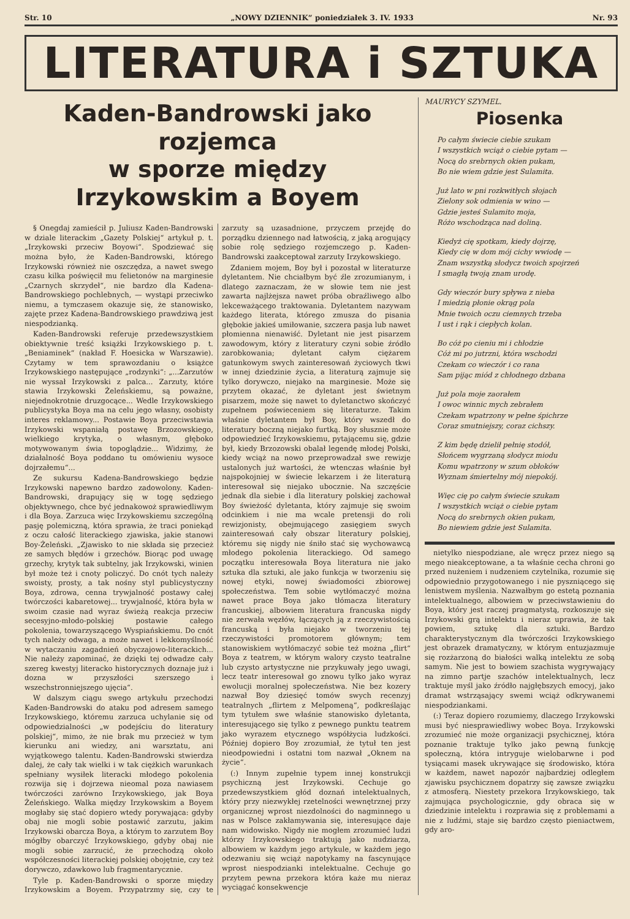Str. 10 „NOWY DZIENNIK“ poniedziałek 3. IV. 1933 Nr. 93
LITERATURA i SZTUKA
Kaden-Bandrowski jako rozjemca
w sporze między Irzykowskim a Boyem
§ Onegdaj zamieścił p. Juliusz Kaden-Bandrowski w dziale literackim „Gazety Polskiej“ artykuł p. t. „Irzykowski przeciw Boyowi“. Spodziewać się można było, że Kaden-Bandrowski, którego Irzykowski również nie oszczędza, a nawet swego czasu kilka poświęcił mu felietonów na marginesie „Czarnych skrzydeł“, nie bardzo dla Kadena-Bandrowskiego pochlebnych, — wystąpi przeciwko niemu, a tymczasem okazuje się, że stanowisko, zajęte przez Kadena-Bandrowskiego prawdziwą jest niespodzianką.
Kaden-Bandrowski referuje przedewszystkiem obiektywnie treść książki Irzykowskiego p. t. „Beniaminek“ (nakład F. Hoesicka w Warszawie). Czytamy w tem sprawozdaniu o książce Irzykowskiego następujące „rodzynki“: „...Zarzutów nie wyssał Irzykowski z palca... Zarzuty, które stawia Irzykowski Żeleńskiemu, są poważne, niejednokrotnie druzgocące... Wedle Irzykowskiego publicystyka Boya ma na celu jego własny, osobisty interes reklamowy... Postawie Boya przeciwstawia Irzykowski wspaniałą postawę Brzozowskiego, wielkiego krytyka, o własnym, głęboko motywowanym świa topoglądzie... Widzimy, że działalność Boya poddano tu omówieniu wysoce dojrzałemu“...
Ze sukursu Kadena-Bandrowskiego będzie Irzykowski napewno bardzo zadowolony. Kaden-Bandrowski, drapujący się w togę sędziego objektywnego, chce być jednakowoż sprawiedliwym i dla Boya. Zarzuca więc Irzykowskiemu szczególną pasję polemiczną, która sprawia, że traci poniekąd z oczu całość literackiego zjawiska, jakie stanowi Boy-Żeleński. „Zjawisko to nie składa się przecież ze samych błędów i grzechów. Biorąc pod uwagę grzechy, krytyk tak subtelny, jak Irzykowski, winien był może też i cnoty policzyć. Do cnót tych należy swoisty, prosty, a tak nośny styl publicystyczny Boya, zdrowa, cenna trywjalność postawy całej twórczości kabaretowej... trywjalność, która była w swoim czasie nad wyraz świeżą reakcja przeciw secesyjno-młodo-polskiej postawie całego pokolenia, towarzyszącego Wyspiańskiemu. Do cnót tych należy odwaga, a może nawet i lekkomyślność w wytaczaniu zagadnień obyczajowo-literackich... Nie należy zapominać, że dzięki tej odwadze cały szereg kwestyj literacko historycznych doznaje już i dozna w przyszłości szerszego i wszechstronniejszego ujęcia“.
W dalszym ciągu swego artykułu przechodzi Kaden-Bandrowski do ataku pod adresem samego Irzykowskiego, któremu zarzuca uchylanie się od odpowiedzialności „w podejściu do literatury polskiej“, mimo, że nie brak mu przecież w tym kierunku ani wiedzy, ani warsztatu, ani wyjątkowego talentu. Kaden-Bandrowski stwierdza dalej, że cały tak wielki i w tak ciężkich warunkach spełniany wysiłek literacki młodego pokolenia rozwija się i dojrzewa nieomal poza nawiasem twórczości zarówno Irzykowskiego, jak Boya Żeleńskiego. Walka między Irzykowskim a Boyem mogłaby się stać dopiero wtedy porywająca: gdyby obaj nie mogli sobie postawić zarzutu, jakim Irzykowski obarcza Boya, a którym to zarzutem Boy mógłby obarczyć Irzykowskiego, gdyby obaj nie mogli sobie zarzucić, że przechodzą około współczesności literackiej polskiej obojętnie, czy też dorywczo, zdawkowo lub fragmentarycznie.
Tyle p. Kaden-Bandrowski o sporze między Irzykowskim a Boyem. Przypatrzmy się, czy te zarzuty są uzasadnione, przyczem przejdę do porządku dziennego nad łatwością, z jaką arogujący sobie rolę sędziego rozjemczego p. Kaden-Bandrowski zaakceptował zarzuty Irzykowskiego.
Zdaniem mojem, Boy był i pozostał w literaturze dyletantem. Nie chciałbym być źle zrozumianym, i dlatego zaznaczam, że w słowie tem nie jest zawarta najlżejsza nawet próba obraźliwego albo lekceważącego traktowania. Dyletantem nazywam każdego literata, którego zmusza do pisania głębokie jakieś umiłowanie, szczera pasja lub nawet płomienna nienawiść. Dyletant nie jest pisarzem zawodowym, który z literatury czyni sobie źródło zarobkowania; dyletant całym ciężarem gatunkowym swych zainteresowań życiowych tkwi w innej dziedzinie życia, a literaturą zajmuje się tylko dorywczo, niejako na marginesie. Może się przytem okazać, że dyletant jest świetnym pisarzem, może się nawet to dyletanctwo skończyć zupełnem poświeceniem się literaturze. Takim właśnie dyletantem był Boy, który wszedł do literatury boczną niejako furtką. Boy słusznie może odpowiedzieć Irzykowskiemu, pytającemu się, gdzie był, kiedy Brzozowski obalał legendę młodej Polski, kiedy wciąż na nowo przeprowadzał swe rewizje ustalonych już wartości, że wtenczas właśnie był najspokojniej w świecie lekarzem i że literaturą interesował się niejako ubocznie. Na szczęście jednak dla siebie i dla literatury polskiej zachował Boy świeżość dyletanta, który zajmuje się swoim odcinkiem i nie ma wcale pretensji do roli rewizjonisty, obejmującego zasięgiem swych zainteresowań cały obszar literatury polskiej, któremu się nigdy nie śniło stać się wychowawcą młodego pokolenia literackiego. Od samego początku interesowała Boya literatura nie jako sztuka dla sztuki, ale jako funkcja w tworzeniu się nowej etyki, nowej świadomości zbiorowej społeczeństwa. Tem sobie wytłómaczyć można nawet prace Boya jako tłómacza literatury francuskiej, albowiem literatura francuska nigdy nie zerwała węzłów, łączących ją z rzeczywistością francuską i była niejako w tworzeniu tej rzeczywistości promotorem głównym; tem stanowiskiem wytłómaczyć sobie też można „flirt“ Boya z teatrem, w którym walory czysto teatralne lub czysto artystyczne nie przykuwały jego uwagi, lecz teatr interesował go znowu tylko jako wyraz ewolucji moralnej społeczeństwa. Nie bez kozery nazwał Boy dziesięć tomów swych recenzyj teatralnych „flirtem z Melpomeną“, podkreślając tym tytułem swe właśnie stanowisko dyletanta, interesującego się tylko z pewnego punktu teatrem jako wyrazem etycznego współżycia ludzkości. Później dopiero Boy zrozumiał, że tytuł ten jest nieodpowiedni i ostatni tom nazwał „Oknem na życie“.
(:) Innym zupełnie typem innej konstrukcji psychiczną jest Irzykowski. Cechuje go przedewszystkiem głód doznań intelektualnych, który przy niezwykłej rzetelności wewnętrznej przy organicznej wprost niezdolności do nagminnego u nas w Polsce zakłamywania się, interesujące daje nam widowisko. Nigdy nie mogłem zrozumieć ludzi którzy Irzykowskiego traktują jako nudziarza, albowiem w każdym jego artykule, w każdem jego odezwaniu się wciąż napotykamy na fascynujące wprost niespodzianki intelektualne. Cechuje go przytem pewna przekora która każe mu nieraz wyciągać konsekwencje
MAURYCY SZYMEL.
Piosenka
Po całym świecie ciebie szukam
I wszystkich wciąż o ciebie pytam —
Nocą do srebrnych okien pukam,
Bo nie wiem gdzie jest Sulamita.
Już lato w pni rozkwitłych słojach
Zielony sok odmienia w wino —
Gdzie jesteś Sulamito moja,
Różo wschodząca nad doliną.
Kiedyż cię spotkam, kiedy dojrzę,
Kiedy cię w dom mój cichy wwiodę —
Znam wszystką słodycz twoich spojrzeń
I smagłą twoją znam urodę.
Gdy wieczór bury spływa z nieba
I miedzią płonie okrąg pola
Mnie twoich oczu ciemnych trzeba
I ust i rąk i ciepłych kolan.
Bo cóż po cieniu mi i chłodzie
Cóż mi po jutrzni, która wschodzi
Czekam co wieczór i co rana
Sam pijąc miód z chłodnego dzbana
Już pola moje zaorałem
I owoc winnic mych zebrałem
Czekam wpatrzony w pełne śpichrze
Coraz smutniejszy, coraz cichszy.
Z kim będę dzielił pełnię stodół,
Słońcem wygrzaną słodycz miodu
Komu wpatrzony w szum obłoków
Wyznam śmiertelny mój niepokój.
Więc cię po całym świecie szukam
I wszystkich wciąż o ciebie pytam
Nocą do srebrnych okien pukam,
Bo niewiem gdzie jest Sulamita.
nietylko niespodziane, ale wręcz przez niego są mego nieakceptowane, a ta właśnie cecha chroni go przed nużeniem i nudzeniem czytelnika, rozumie się odpowiednio przygotowanego i nie pyszniącego się lenistwem myślenia. Nazwałbym go estetą poznania intelektualnego, albowiem w przeciwstawieniu do Boya, który jest raczej pragmatystą, rozkoszuje się Irzykowski grą intelektu i nieraz uprawia, że tak powiem, sztukę dla sztuki. Bardzo charakterystycznym dla twórczości Irzykowskiego jest obrazek dramatyczny, w którym entuzjazmuje się rozżarzoną do białości walką intelektu ze sobą samym. Nie jest to bowiem szachista wygrywający na zimno partje szachów intelektualnych, lecz traktuje myśl jako źródło najgłębszych emocyj, jako dramat wstrząsający swemi wciąż odkrywanemi niespodziankami.
(:) Teraz dopiero rozumiemy, dlaczego Irzykowski musi być niesprawiedliwy wobec Boya. Irzykowski zrozumieć nie może organizacji psychicznej, która poznanie traktuje tylko jako pewną funkcję społeczną, która intryguje wielobarwne i pod tysiącami masek ukrywające się środowisko, która w każdem, nawet napozór najbardziej odległem zjawisku psychicznem dopatrzy się zawsze związku z atmosferą. Niestety przekora Irzykowskiego, tak zajmująca psychologicznie, gdy obraca się w dziedzinie intelektu i rozprawia się z problemami a nie z ludźmi, staje się bardzo często pieniactwem, gdy aro-